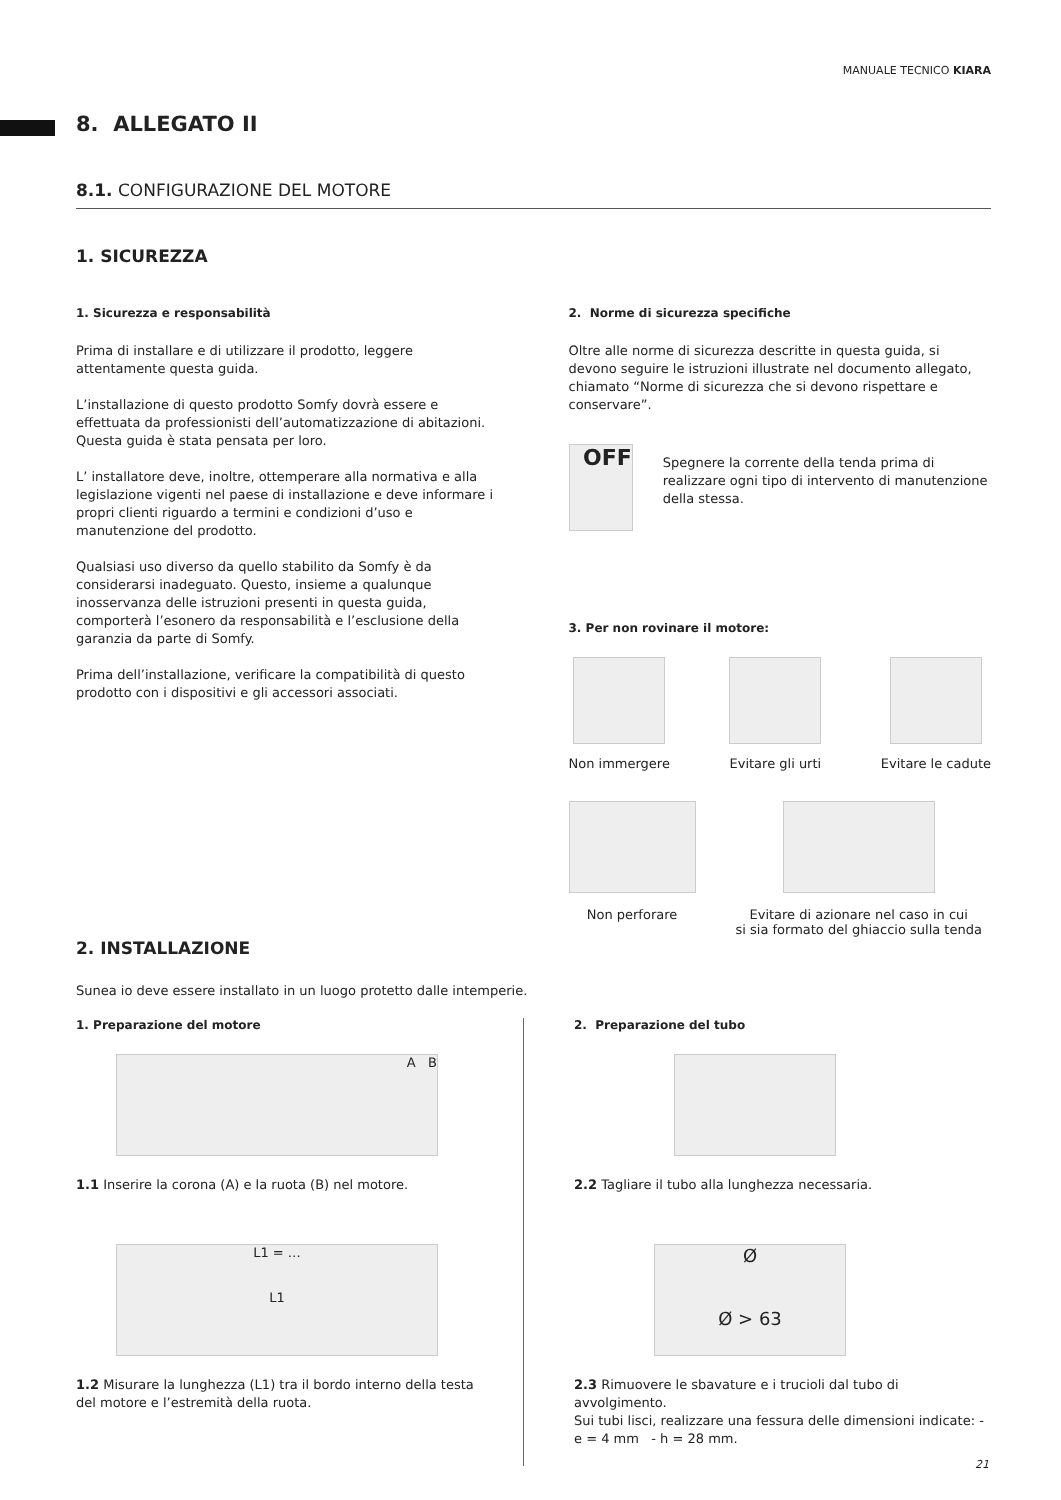MANUALE TECNICO KIARA
8. ALLEGATO II
8.1. CONFIGURAZIONE DEL MOTORE
1. SICUREZZA
1. Sicurezza e responsabilità
Prima di installare e di utilizzare il prodotto, leggere attentamente questa guida.
L’installazione di questo prodotto Somfy dovrà essere e effettuata da professionisti dell’automatizzazione di abitazioni. Questa guida è stata pensata per loro.
L’ installatore deve, inoltre, ottemperare alla normativa e alla legislazione vigenti nel paese di installazione e deve informare i propri clienti riguardo a termini e condizioni d’uso e manutenzione del prodotto.
Qualsiasi uso diverso da quello stabilito da Somfy è da considerarsi inadeguato. Questo, insieme a qualunque inosservanza delle istruzioni presenti in questa guida, comporterà l’esonero da responsabilità e l’esclusione della garanzia da parte di Somfy.
Prima dell’installazione, verificare la compatibilità di questo prodotto con i dispositivi e gli accessori associati.
2. Norme di sicurezza specifiche
Oltre alle norme di sicurezza descritte in questa guida, si devono seguire le istruzioni illustrate nel documento allegato, chiamato “Norme di sicurezza che si devono rispettare e conservare”.
OFF
Spegnere la corrente della tenda prima di realizzare ogni tipo di intervento di manutenzione della stessa.
3. Per non rovinare il motore:
Non immergere Evitare gli urti Evitare le cadute
Non perforare Evitare di azionare nel caso in cui
si sia formato del ghiaccio sulla tenda
2. INSTALLAZIONE
Sunea io deve essere installato in un luogo protetto dalle intemperie.
1. Preparazione del motore
A B
1.1 Inserire la corona (A) e la ruota (B) nel motore.
L1 = …
L1
1.2 Misurare la lunghezza (L1) tra il bordo interno della testa del motore e l’estremità della ruota.
2. Preparazione del tubo
2.2 Tagliare il tubo alla lunghezza necessaria.
Ø
Ø > 63
2.3 Rimuovere le sbavature e i trucioli dal tubo di avvolgimento.
Sui tubi lisci, realizzare una fessura delle dimensioni indicate: - e = 4 mm - h = 28 mm.
21